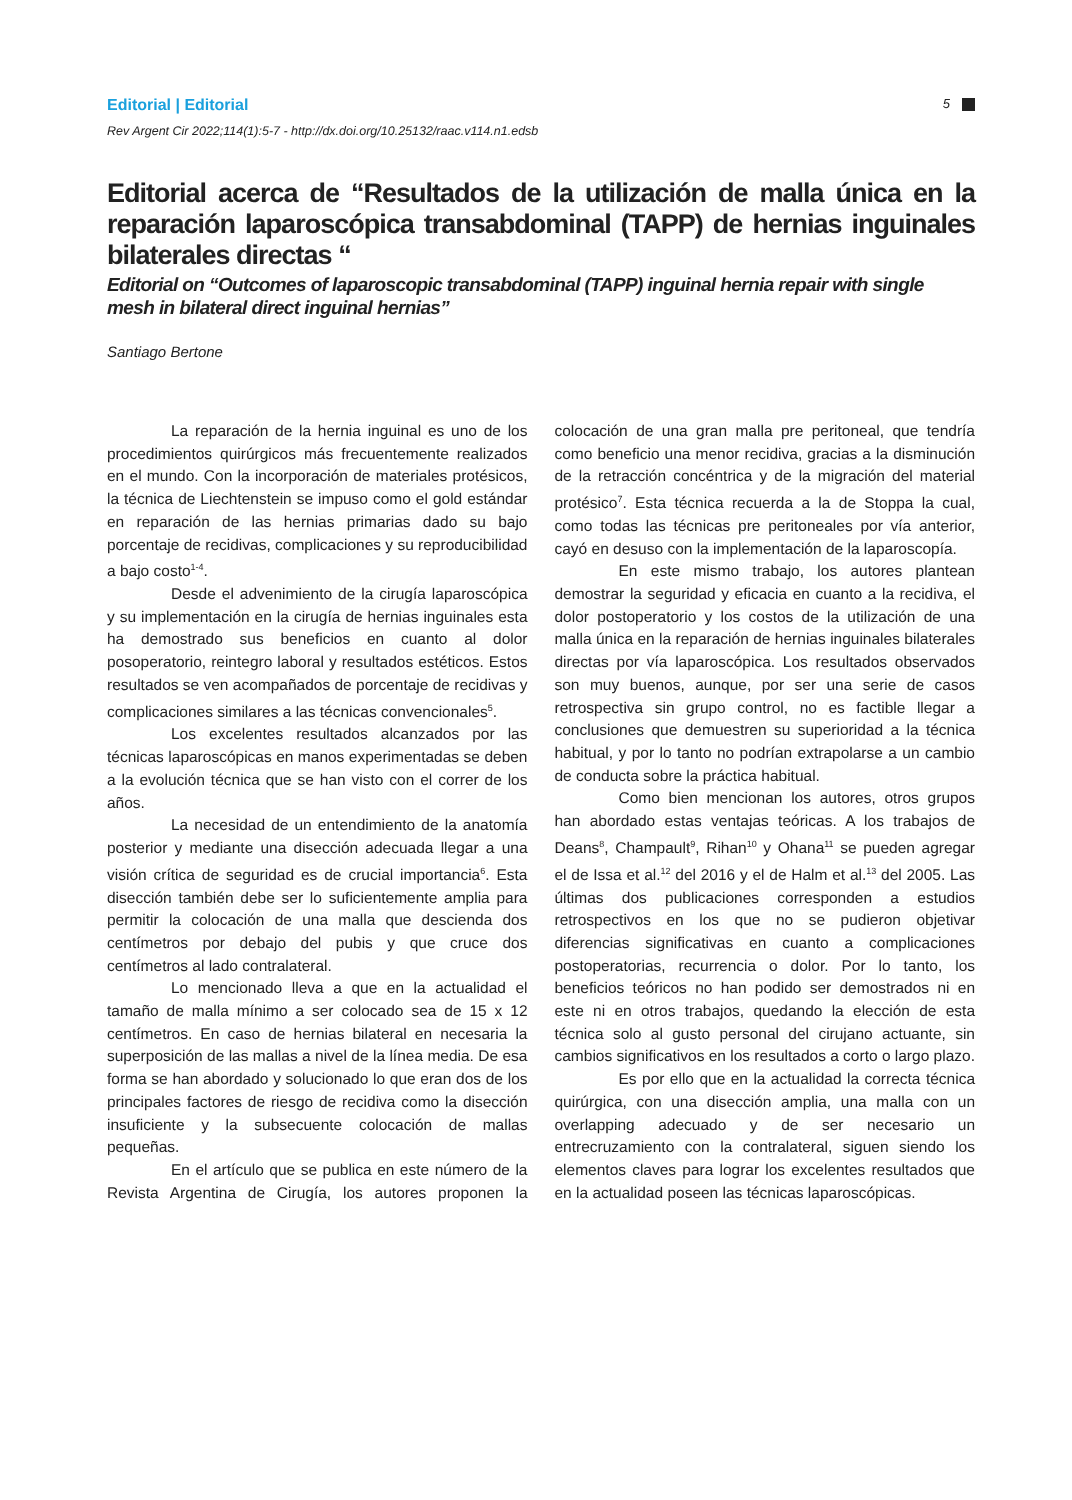Editorial | Editorial
5
Rev Argent Cir 2022;114(1):5-7 - http://dx.doi.org/10.25132/raac.v114.n1.edsb
Editorial acerca de “Resultados de la utilización de malla única en la reparación laparoscópica transabdominal (TAPP) de hernias inguinales bilaterales directas “
Editorial on “Outcomes of laparoscopic transabdominal (TAPP) inguinal hernia repair with single mesh in bilateral direct inguinal hernias”
Santiago Bertone
La reparación de la hernia inguinal es uno de los procedimientos quirúrgicos más frecuentemente realizados en el mundo. Con la incorporación de materiales protésicos, la técnica de Liechtenstein se impuso como el gold estándar en reparación de las hernias primarias dado su bajo porcentaje de recidivas, complicaciones y su reproducibilidad a bajo costo<sup>1-4</sup>.
Desde el advenimiento de la cirugía laparoscópica y su implementación en la cirugía de hernias inguinales esta ha demostrado sus beneficios en cuanto al dolor posoperatorio, reintegro laboral y resultados estéticos. Estos resultados se ven acompañados de porcentaje de recidivas y complicaciones similares a las técnicas convencionales<sup>5</sup>.
Los excelentes resultados alcanzados por las técnicas laparoscópicas en manos experimentadas se deben a la evolución técnica que se han visto con el correr de los años.
La necesidad de un entendimiento de la anatomía posterior y mediante una disección adecuada llegar a una visión crítica de seguridad es de crucial importancia<sup>6</sup>. Esta disección también debe ser lo suficientemente amplia para permitir la colocación de una malla que descienda dos centímetros por debajo del pubis y que cruce dos centímetros al lado contralateral.
Lo mencionado lleva a que en la actualidad el tamaño de malla mínimo a ser colocado sea de 15 x 12 centímetros. En caso de hernias bilateral en necesaria la superposición de las mallas a nivel de la línea media. De esa forma se han abordado y solucionado lo que eran dos de los principales factores de riesgo de recidiva como la disección insuficiente y la subsecuente colocación de mallas pequeñas.
En el artículo que se publica en este número de la Revista Argentina de Cirugía, los autores proponen la colocación de una gran malla pre peritoneal, que tendría como beneficio una menor recidiva, gracias a la disminución de la retracción concéntrica y de la migración del material protésico<sup>7</sup>. Esta técnica recuerda a la de Stoppa la cual, como todas las técnicas pre peritoneales por vía anterior, cayó en desuso con la implementación de la laparoscopía.
En este mismo trabajo, los autores plantean demostrar la seguridad y eficacia en cuanto a la recidiva, el dolor postoperatorio y los costos de la utilización de una malla única en la reparación de hernias inguinales bilaterales directas por vía laparoscópica. Los resultados observados son muy buenos, aunque, por ser una serie de casos retrospectiva sin grupo control, no es factible llegar a conclusiones que demuestren su superioridad a la técnica habitual, y por lo tanto no podrían extrapolarse a un cambio de conducta sobre la práctica habitual.
Como bien mencionan los autores, otros grupos han abordado estas ventajas teóricas. A los trabajos de Deans<sup>8</sup>, Champault<sup>9</sup>, Rihan<sup>10</sup> y Ohana<sup>11</sup> se pueden agregar el de Issa et al.<sup>12</sup> del 2016 y el de Halm et al.<sup>13</sup> del 2005. Las últimas dos publicaciones corresponden a estudios retrospectivos en los que no se pudieron objetivar diferencias significativas en cuanto a complicaciones postoperatorias, recurrencia o dolor. Por lo tanto, los beneficios teóricos no han podido ser demostrados ni en este ni en otros trabajos, quedando la elección de esta técnica solo al gusto personal del cirujano actuante, sin cambios significativos en los resultados a corto o largo plazo.
Es por ello que en la actualidad la correcta técnica quirúrgica, con una disección amplia, una malla con un overlapping adecuado y de ser necesario un entrecruzamiento con la contralateral, siguen siendo los elementos claves para lograr los excelentes resultados que en la actualidad poseen las técnicas laparoscópicas.